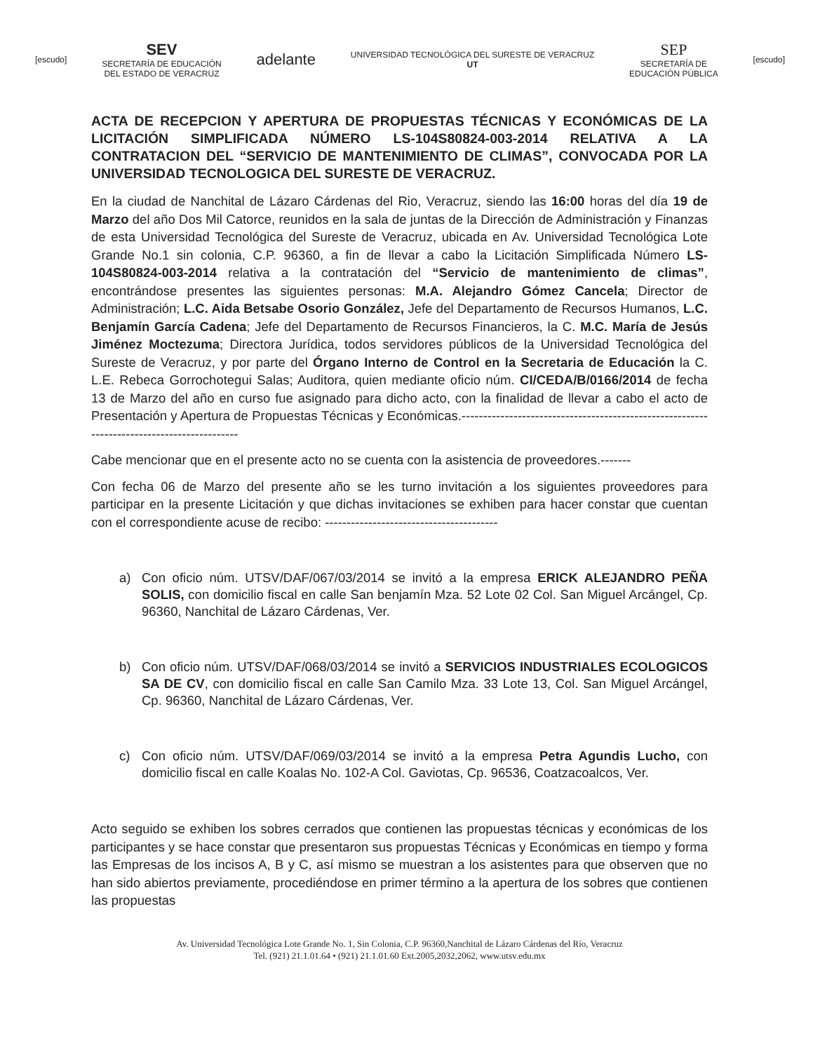[escudo]
SEV
SECRETARÍA DE EDUCACIÓN
DEL ESTADO DE VERACRUZ
adelante
UNIVERSIDAD TECNOLÓGICA DEL SURESTE DE VERACRUZ
UT
SEP
SECRETARÍA DE
EDUCACIÓN PÚBLICA
[escudo]
ACTA DE RECEPCION Y APERTURA DE PROPUESTAS TÉCNICAS Y ECONÓMICAS DE LA LICITACIÓN SIMPLIFICADA NÚMERO LS-104S80824-003-2014 RELATIVA A LA CONTRATACION DEL “SERVICIO DE MANTENIMIENTO DE CLIMAS”, CONVOCADA POR LA UNIVERSIDAD TECNOLOGICA DEL SURESTE DE VERACRUZ.
En la ciudad de Nanchital de Lázaro Cárdenas del Rio, Veracruz, siendo las 16:00 horas del día 19 de Marzo del año Dos Mil Catorce, reunidos en la sala de juntas de la Dirección de Administración y Finanzas de esta Universidad Tecnológica del Sureste de Veracruz, ubicada en Av. Universidad Tecnológica Lote Grande No.1 sin colonia, C.P. 96360, a fin de llevar a cabo la Licitación Simplificada Número LS-104S80824-003-2014 relativa a la contratación del “Servicio de mantenimiento de climas”, encontrándose presentes las siguientes personas: M.A. Alejandro Gómez Cancela; Director de Administración; L.C. Aida Betsabe Osorio González, Jefe del Departamento de Recursos Humanos, L.C. Benjamín García Cadena; Jefe del Departamento de Recursos Financieros, la C. M.C. María de Jesús Jiménez Moctezuma; Directora Jurídica, todos servidores públicos de la Universidad Tecnológica del Sureste de Veracruz, y por parte del Órgano Interno de Control en la Secretaria de Educación la C. L.E. Rebeca Gorrochotegui Salas; Auditora, quien mediante oficio núm. CI/CEDA/B/0166/2014 de fecha 13 de Marzo del año en curso fue asignado para dicho acto, con la finalidad de llevar a cabo el acto de Presentación y Apertura de Propuestas Técnicas y Económicas.-------------------------------------------------------------------------------------------
Cabe mencionar que en el presente acto no se cuenta con la asistencia de proveedores.-------
Con fecha 06 de Marzo del presente año se les turno invitación a los siguientes proveedores para participar en la presente Licitación y que dichas invitaciones se exhiben para hacer constar que cuentan con el correspondiente acuse de recibo: ----------------------------------------
a) Con oficio núm. UTSV/DAF/067/03/2014 se invitó a la empresa ERICK ALEJANDRO PEÑA SOLIS, con domicilio fiscal en calle San benjamín Mza. 52 Lote 02 Col. San Miguel Arcángel, Cp. 96360, Nanchital de Lázaro Cárdenas, Ver.
b) Con oficio núm. UTSV/DAF/068/03/2014 se invitó a SERVICIOS INDUSTRIALES ECOLOGICOS SA DE CV, con domicilio fiscal en calle San Camilo Mza. 33 Lote 13, Col. San Miguel Arcángel, Cp. 96360, Nanchital de Lázaro Cárdenas, Ver.
c) Con oficio núm. UTSV/DAF/069/03/2014 se invitó a la empresa Petra Agundis Lucho, con domicilio fiscal en calle Koalas No. 102-A Col. Gaviotas, Cp. 96536, Coatzacoalcos, Ver.
Acto seguido se exhiben los sobres cerrados que contienen las propuestas técnicas y económicas de los participantes y se hace constar que presentaron sus propuestas Técnicas y Económicas en tiempo y forma las Empresas de los incisos A, B y C, así mismo se muestran a los asistentes para que observen que no han sido abiertos previamente, procediéndose en primer término a la apertura de los sobres que contienen las propuestas
Av. Universidad Tecnológica Lote Grande No. 1, Sin Colonia, C.P. 96360,Nanchital de Lázaro Cárdenas del Río, Veracruz
Tel. (921) 21.1.01.64 • (921) 21.1.01.60 Ext.2005,2032,2062, www.utsv.edu.mx